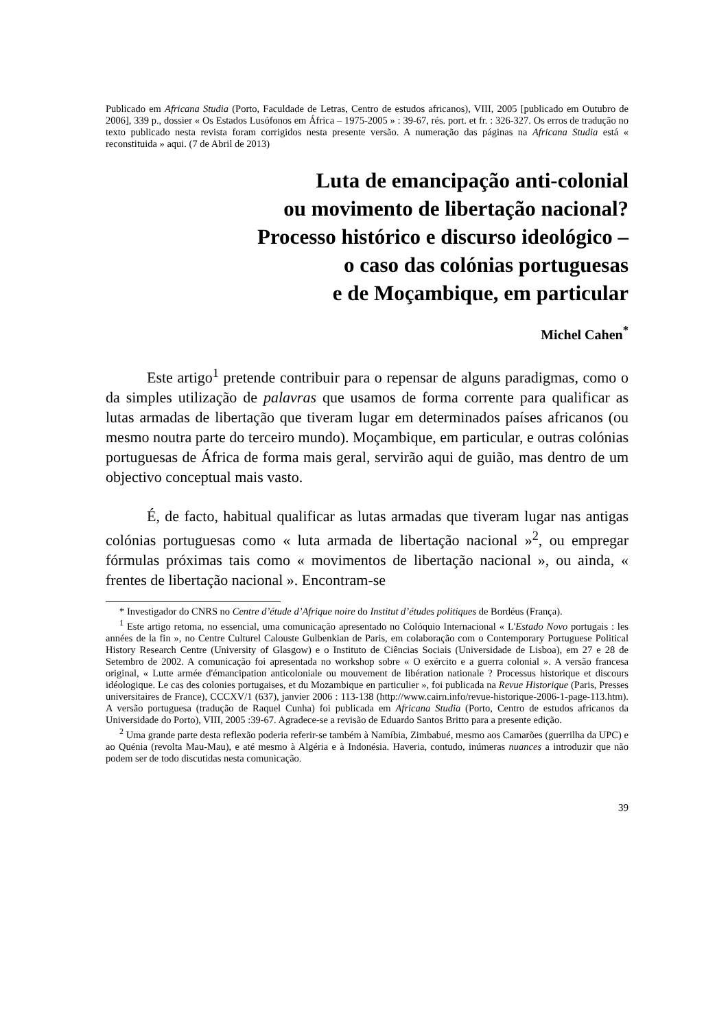Publicado em Africana Studia (Porto, Faculdade de Letras, Centro de estudos africanos), VIII, 2005 [publicado em Outubro de 2006], 339 p., dossier « Os Estados Lusófonos em África – 1975-2005 » : 39-67, rés. port. et fr. : 326-327. Os erros de tradução no texto publicado nesta revista foram corrigidos nesta presente versão. A numeração das páginas na Africana Studia está « reconstituida » aqui. (7 de Abril de 2013)
Luta de emancipação anti-colonial
ou movimento de libertação nacional?
Processo histórico e discurso ideológico –
o caso das colónias portuguesas
e de Moçambique, em particular
Michel Cahen<sup>*</sup>
Este artigo<sup>1</sup> pretende contribuir para o repensar de alguns paradigmas, como o da simples utilização de palavras que usamos de forma corrente para qualificar as lutas armadas de libertação que tiveram lugar em determinados países africanos (ou mesmo noutra parte do terceiro mundo). Moçambique, em particular, e outras colónias portuguesas de África de forma mais geral, servirão aqui de guião, mas dentro de um objectivo conceptual mais vasto.
É, de facto, habitual qualificar as lutas armadas que tiveram lugar nas antigas colónias portuguesas como « luta armada de libertação nacional »<sup>2</sup>, ou empregar fórmulas próximas tais como « movimentos de libertação nacional », ou ainda, « frentes de libertação nacional ». Encontram-se
* Investigador do CNRS no Centre d’étude d’Afrique noire do Institut d’études politiques de Bordéus (França).
<sup>1</sup> Este artigo retoma, no essencial, uma comunicação apresentado no Colóquio Internacional « L'Estado Novo portugais : les années de la fin », no Centre Culturel Calouste Gulbenkian de Paris, em colaboração com o Contemporary Portuguese Political History Research Centre (University of Glasgow) e o Instituto de Ciências Sociais (Universidade de Lisboa), em 27 e 28 de Setembro de 2002. A comunicação foi apresentada no workshop sobre « O exército e a guerra colonial ». A versão francesa original, « Lutte armée d'émancipation anticoloniale ou mouvement de libération nationale ? Processus historique et discours idéologique. Le cas des colonies portugaises, et du Mozambique en particulier », foi publicada na Revue Historique (Paris, Presses universitaires de France), CCCXV/1 (637), janvier 2006 : 113-138 (http://www.cairn.info/revue-historique-2006-1-page-113.htm). A versão portuguesa (tradução de Raquel Cunha) foi publicada em Africana Studia (Porto, Centro de estudos africanos da Universidade do Porto), VIII, 2005 :39-67. Agradece-se a revisão de Eduardo Santos Britto para a presente edição.
<sup>2</sup> Uma grande parte desta reflexão poderia referir-se também à Namíbia, Zimbabué, mesmo aos Camarões (guerrilha da UPC) e ao Quénia (revolta Mau-Mau), e até mesmo à Algéria e à Indonésia. Haveria, contudo, inúmeras nuances a introduzir que não podem ser de todo discutidas nesta comunicação.
39